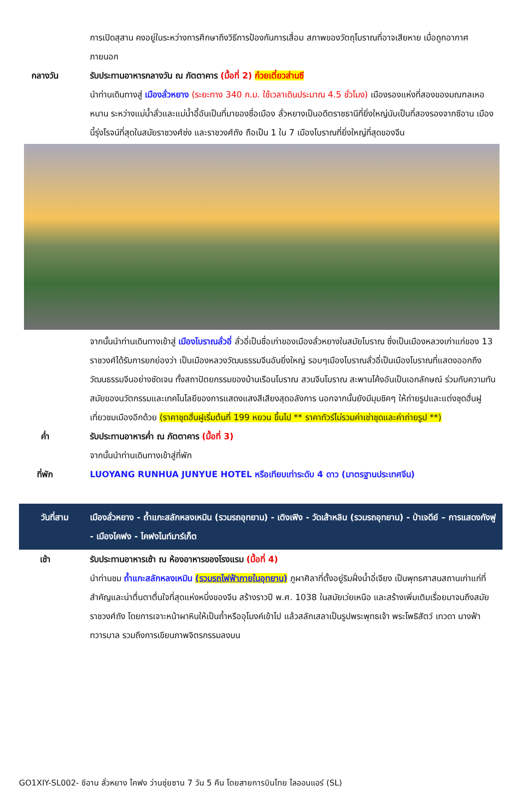การเปิดสุสาน คงอยู่ในระหว่างการศึกษาถึงวิธีการป้องกันการเสื่อม สภาพของวัตถุโบราณที่อาจเสียหาย เมื่อถูกอากาศภายนอก
กลางวัน รับประทานอาหารกลางวัน ณ ภัตตาคาร (มื้อที่ 2) ก๋วยเตี๋ยวส่านซี
นำท่านเดินทางสู่ เมืองลั่วหยาง (ระยะทาง 340 ก.ม. ใช้เวลาเดินประมาณ 4.5 ชั่วโมง) เมืองรองแห่งที่สองของมณฑลเหอหนาน ระหว่างแม่น้ำลั่วและแม่น้ำอี้อันเป็นที่มาของชื่อเมือง ลั่วหยางเป็นอดีตราชธานีที่ยิ่งใหญ่นับเป็นที่สองรองจากซีอาน เมืองนี้รุ่งโรจน์ที่สุดในสมัยราชวงศ์ซ่ง และราชวงศ์ถัง ถือเป็น 1 ใน 7 เมืองโบราณที่ยิ่งใหญ่ที่สุดของจีน
จากนั้นนำท่านเดินทางเข้าสู่ เมืองโบราณลั่วอี่ ลั่วอี่เป็นชื่อเก่าของเมืองลั่วหยางในสมัยโบราณ ซึ่งเป็นเมืองหลวงเก่าแก่ของ 13 ราชวงศ์ได้รับการยกย่องว่า เป็นเมืองหลวงวัฒนธรรมจีนอันยิ่งใหญ่ รอบๆเมืองโบราณลั่วอี่เป็นเมืองโบราณที่แสดงออกถึงวัฒนธรรมจีนอย่างชัดเจน ทั้งสถาปัตยกรรมของบ้านเรือนโบราณ สวนจีนโบราณ สะพานโค้งอันเป็นเอกลักษณ์ ร่วมกับความทันสมัยของนวัตกรรมและเทคโนโลยีของการแสดงแสงสีเสียงสุดอลังการ นอกจากนั้นยังมีมุมชิคๆ ให้ถ่ายรูปและแต่งชุดฮั่นฝูเที่ยวชมเมืองอีกด้วย (ราคาชุดฮั่นฝูเริ่มต้นที่ 199 หยวน ขึ้นไป ** ราคาทัวร์ไม่รวมค่าเช่าชุดและค่าถ่ายรูป **)
ค่ำ รับประทานอาหารค่ำ ณ ภัตตาคาร (มื้อที่ 3)
จากนั้นนำท่านเดินทางเข้าสู่ที่พัก
ที่พัก LUOYANG RUNHUA JUNYUE HOTEL หรือเทียบเท่าระดับ 4 ดาว (มาตรฐานประเทศจีน)
วันที่สาม เมืองลั่วหยาง - ถ้ำแกะสลักหลงเหมิน (รวมรถอุทยาน) - เติงเฟิง - วัดเส้าหลิน (รวมรถอุทยาน) - ป่าเจดีย์ – การแสดงกังฟู - เมืองไคฟง - ไคฟงไนท์มาร์เก็ต
เช้า รับประทานอาหารเช้า ณ ห้องอาหารของโรงแรม (มื้อที่ 4)
นำท่านชม ถ้ำแกะสลักหลงเหมิน (รวมรถไฟฟ้าภายในอุทยาน) ภูผาศิลาที่ตั้งอยู่ริมฝั่งน้ำอี่เจียง เป็นพุทธศาสนสถานเก่าแก่ที่สำคัญและน่าตื่นตาตื่นใจที่สุดแห่งหนึ่งของจีน สร้างราวปี พ.ศ. 1038 ในสมัยเว่ยเหนือ และสร้างเพิ่มเติมเรื่อยมาจนถึงสมัยราชวงศ์ถัง โดยการเจาะหน้าผาหินให้เป็นถ้ำหรืออุโมงค์เข้าไป แล้วสลักเสลาเป็นรูปพระพุทธเจ้า พระโพธิสัตว์ เทวดา นางฟ้า ทวารบาล รวมถึงการเขียนภาพจิตรกรรมลงบน
GO1XIY-SL002- ซีอาน ลั่วหยาง ไคฟง ว่านซุ่ยซาน 7 วัน 5 คืน โดยสายการบินไทย ไลออนแอร์ (SL)